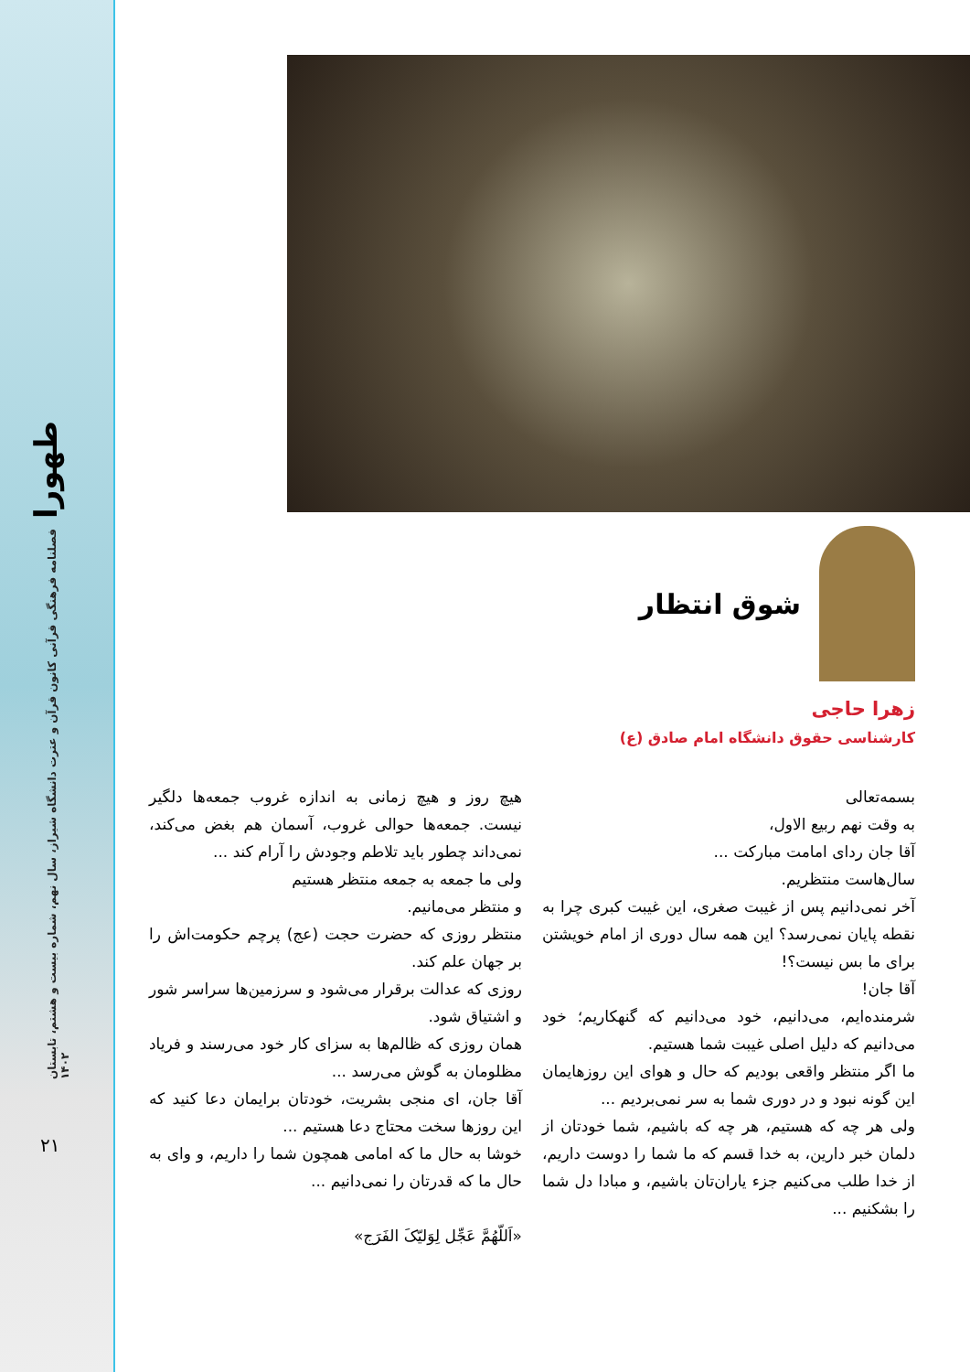طهورا
فصلنامه فرهنگی قرآنی کانون قرآن و عترت دانشگاه شیراز، سال نهم، شماره بیست و هشتم، تابستان ۱۴۰۲
۲۱
شوق انتظار
زهرا حاجی
کارشناسی حقوق دانشگاه امام صادق (ع)
بسمه‌تعالی
به وقت نهم ربیع الاول،
آقا جان ردای امامت مبارکت ...
سال‌هاست منتظریم.
آخر نمی‌دانیم پس از غیبت صغری، این غیبت کبری چرا به نقطه پایان نمی‌رسد؟ این همه سال دوری از امام خویشتن برای ما بس نیست؟!
آقا جان!
شرمنده‌ایم، می‌دانیم، خود می‌دانیم که گنهکاریم؛ خود می‌دانیم که دلیل اصلی غیبت شما هستیم.
ما اگر منتظر واقعی بودیم که حال و هوای این روزهایمان این گونه نبود و در دوری شما به سر نمی‌بردیم ...
ولی هر چه که هستیم، هر چه که باشیم، شما خودتان از دلمان خبر دارین، به خدا قسم که ما شما را دوست داریم، از خدا طلب می‌کنیم جزء یاران‌تان باشیم، و مبادا دل شما را بشکنیم ...
هیچ روز و هیچ زمانی به اندازه غروب جمعه‌ها دلگیر نیست. جمعه‌ها حوالی غروب، آسمان هم بغض می‌کند، نمی‌داند چطور باید تلاطم وجودش را آرام کند ...
ولی ما جمعه به جمعه منتظر هستیم
و منتظر می‌مانیم.
منتظر روزی که حضرت حجت (عج) پرچم حکومت‌اش را بر جهان علم کند.
روزی که عدالت برقرار می‌شود و سرزمین‌ها سراسر شور و اشتیاق شود.
همان روزی که ظالم‌ها به سزای کار خود می‌رسند و فریاد مظلومان به گوش می‌رسد ...
آقا جان، ای منجی بشریت، خودتان برایمان دعا کنید که این روزها سخت محتاج دعا هستیم ...
خوشا به حال ما که امامی همچون شما را داریم، و وای به حال ما که قدرتان را نمی‌دانیم ...
«اَللّهُمَّ عَجِّل لِوَلیّکَ الفَرَج»